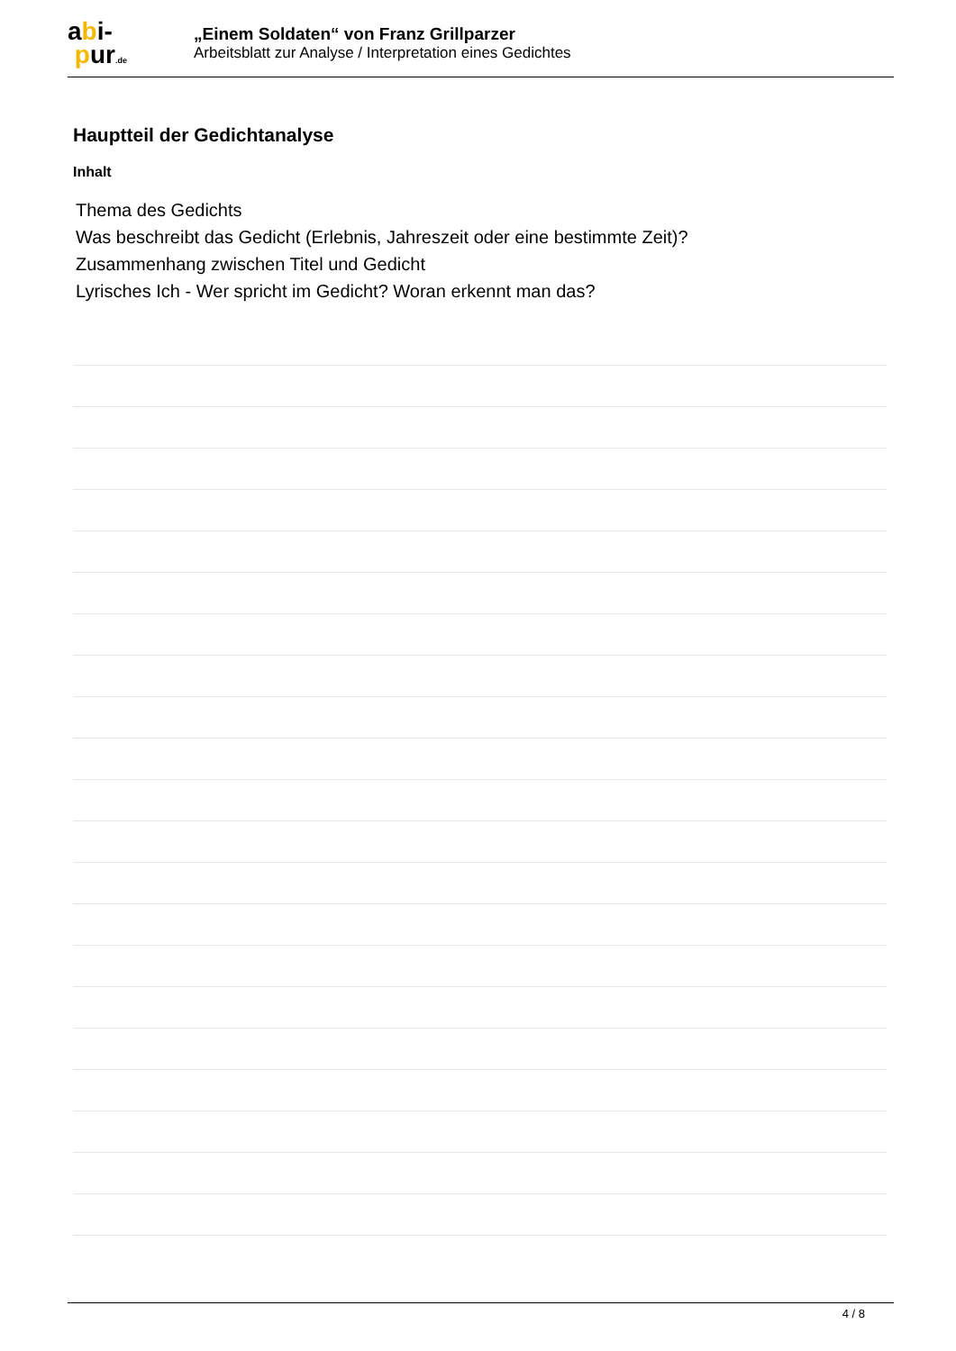abi-
pur.de
„Einem Soldaten“ von Franz Grillparzer
Arbeitsblatt zur Analyse / Interpretation eines Gedichtes
Hauptteil der Gedichtanalyse
Inhalt
Thema des Gedichts
Was beschreibt das Gedicht (Erlebnis, Jahreszeit oder eine bestimmte Zeit)?
Zusammenhang zwischen Titel und Gedicht
Lyrisches Ich - Wer spricht im Gedicht? Woran erkennt man das?
4 / 8